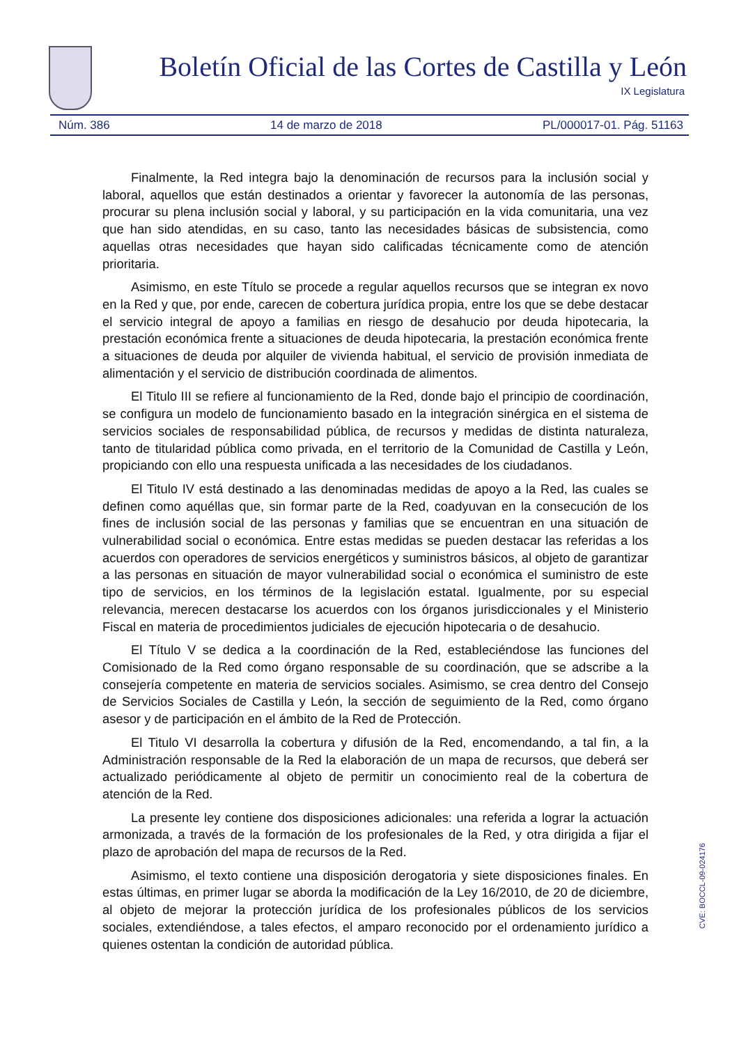Boletín Oficial de las Cortes de Castilla y León
IX Legislatura
Núm. 386 14 de marzo de 2018 PL/000017-01. Pág. 51163
Finalmente, la Red integra bajo la denominación de recursos para la inclusión social y laboral, aquellos que están destinados a orientar y favorecer la autonomía de las personas, procurar su plena inclusión social y laboral, y su participación en la vida comunitaria, una vez que han sido atendidas, en su caso, tanto las necesidades básicas de subsistencia, como aquellas otras necesidades que hayan sido calificadas técnicamente como de atención prioritaria.
Asimismo, en este Título se procede a regular aquellos recursos que se integran ex novo en la Red y que, por ende, carecen de cobertura jurídica propia, entre los que se debe destacar el servicio integral de apoyo a familias en riesgo de desahucio por deuda hipotecaria, la prestación económica frente a situaciones de deuda hipotecaria, la prestación económica frente a situaciones de deuda por alquiler de vivienda habitual, el servicio de provisión inmediata de alimentación y el servicio de distribución coordinada de alimentos.
El Titulo III se refiere al funcionamiento de la Red, donde bajo el principio de coordinación, se configura un modelo de funcionamiento basado en la integración sinérgica en el sistema de servicios sociales de responsabilidad pública, de recursos y medidas de distinta naturaleza, tanto de titularidad pública como privada, en el territorio de la Comunidad de Castilla y León, propiciando con ello una respuesta unificada a las necesidades de los ciudadanos.
El Titulo IV está destinado a las denominadas medidas de apoyo a la Red, las cuales se definen como aquéllas que, sin formar parte de la Red, coadyuvan en la consecución de los fines de inclusión social de las personas y familias que se encuentran en una situación de vulnerabilidad social o económica. Entre estas medidas se pueden destacar las referidas a los acuerdos con operadores de servicios energéticos y suministros básicos, al objeto de garantizar a las personas en situación de mayor vulnerabilidad social o económica el suministro de este tipo de servicios, en los términos de la legislación estatal. Igualmente, por su especial relevancia, merecen destacarse los acuerdos con los órganos jurisdiccionales y el Ministerio Fiscal en materia de procedimientos judiciales de ejecución hipotecaria o de desahucio.
El Título V se dedica a la coordinación de la Red, estableciéndose las funciones del Comisionado de la Red como órgano responsable de su coordinación, que se adscribe a la consejería competente en materia de servicios sociales. Asimismo, se crea dentro del Consejo de Servicios Sociales de Castilla y León, la sección de seguimiento de la Red, como órgano asesor y de participación en el ámbito de la Red de Protección.
El Titulo VI desarrolla la cobertura y difusión de la Red, encomendando, a tal fin, a la Administración responsable de la Red la elaboración de un mapa de recursos, que deberá ser actualizado periódicamente al objeto de permitir un conocimiento real de la cobertura de atención de la Red.
La presente ley contiene dos disposiciones adicionales: una referida a lograr la actuación armonizada, a través de la formación de los profesionales de la Red, y otra dirigida a fijar el plazo de aprobación del mapa de recursos de la Red.
Asimismo, el texto contiene una disposición derogatoria y siete disposiciones finales. En estas últimas, en primer lugar se aborda la modificación de la Ley 16/2010, de 20 de diciembre, al objeto de mejorar la protección jurídica de los profesionales públicos de los servicios sociales, extendiéndose, a tales efectos, el amparo reconocido por el ordenamiento jurídico a quienes ostentan la condición de autoridad pública.
CVE: BOCCL-09-024176